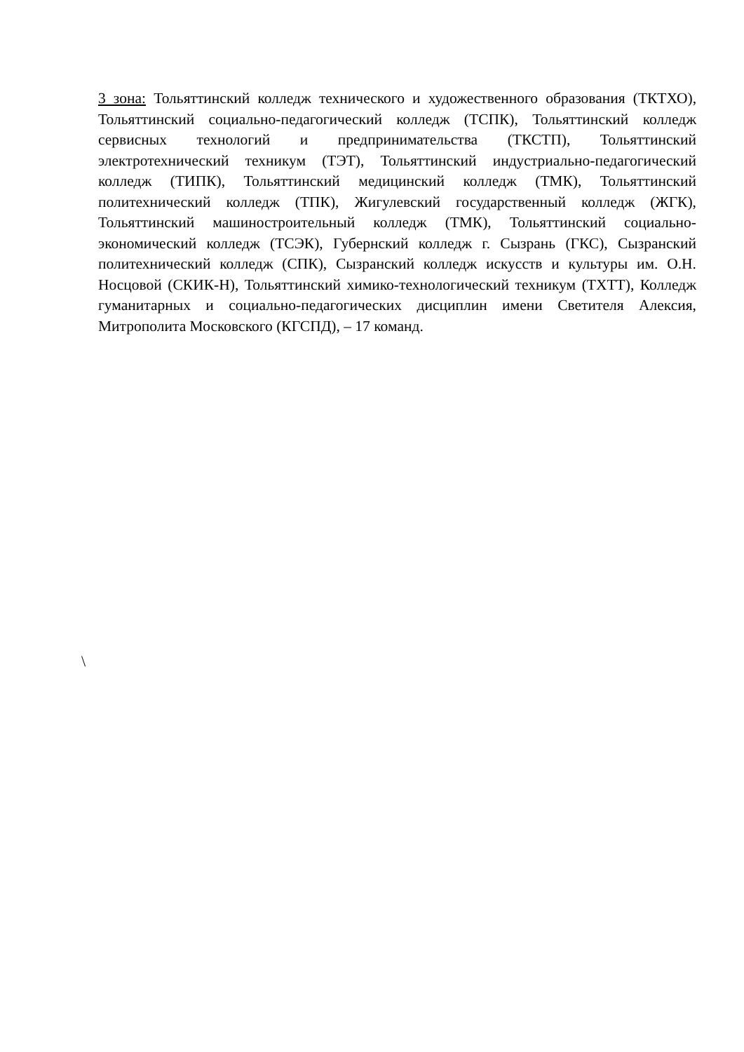3 зона: Тольяттинский колледж технического и художественного образования (ТКТХО), Тольяттинский социально-педагогический колледж (ТСПК), Тольяттинский колледж сервисных технологий и предпринимательства (ТКСТП), Тольяттинский электротехнический техникум (ТЭТ), Тольяттинский индустриально-педагогический колледж (ТИПК), Тольяттинский медицинский колледж (ТМК), Тольяттинский политехнический колледж (ТПК), Жигулевский государственный колледж (ЖГК), Тольяттинский машиностроительный колледж (ТМК), Тольяттинский социально-экономический колледж (ТСЭК), Губернский колледж г. Сызрань (ГКС), Сызранский политехнический колледж (СПК), Сызранский колледж искусств и культуры им. О.Н. Носцовой (СКИК-Н), Тольяттинский химико-технологический техникум (ТХТТ), Колледж гуманитарных и социально-педагогических дисциплин имени Светителя Алексия, Митрополита Московского (КГСПД), – 17 команд.
\